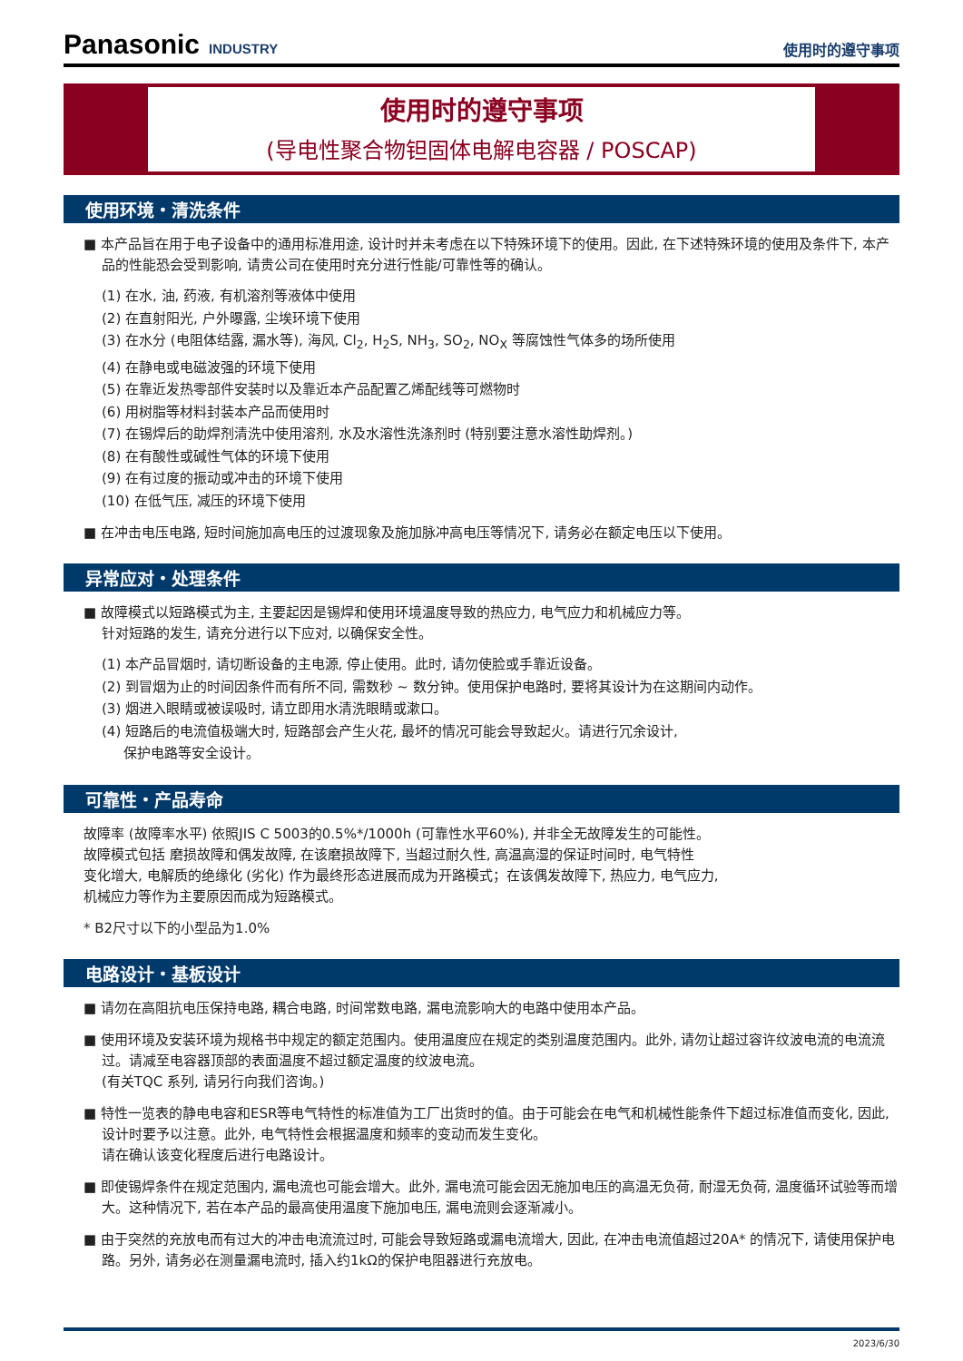Panasonic INDUSTRY
使用时的遵守事项
使用时的遵守事项
(导电性聚合物钽固体电解电容器 / POSCAP)
使用环境・清洗条件
■ 本产品旨在用于电子设备中的通用标准用途, 设计时并未考虑在以下特殊环境下的使用。因此, 在下述特殊环境的使用及条件下, 本产品的性能恐会受到影响, 请贵公司在使用时充分进行性能/可靠性等的确认。
(1) 在水, 油, 药液, 有机溶剂等液体中使用
(2) 在直射阳光, 户外曝露, 尘埃环境下使用
(3) 在水分 (电阻体结露, 漏水等), 海风, Cl<sub>2</sub>, H<sub>2</sub>S, NH<sub>3</sub>, SO<sub>2</sub>, NO<sub>X</sub> 等腐蚀性气体多的场所使用
(4) 在静电或电磁波强的环境下使用
(5) 在靠近发热零部件安装时以及靠近本产品配置乙烯配线等可燃物时
(6) 用树脂等材料封装本产品而使用时
(7) 在锡焊后的助焊剂清洗中使用溶剂, 水及水溶性洗涤剂时 (特别要注意水溶性助焊剂。)
(8) 在有酸性或碱性气体的环境下使用
(9) 在有过度的振动或冲击的环境下使用
(10) 在低气压, 减压的环境下使用
■ 在冲击电压电路, 短时间施加高电压的过渡现象及施加脉冲高电压等情况下, 请务必在额定电压以下使用。
异常应对・处理条件
■ 故障模式以短路模式为主, 主要起因是锡焊和使用环境温度导致的热应力, 电气应力和机械应力等。
针对短路的发生, 请充分进行以下应对, 以确保安全性。
(1) 本产品冒烟时, 请切断设备的主电源, 停止使用。此时, 请勿使脸或手靠近设备。
(2) 到冒烟为止的时间因条件而有所不同, 需数秒 ~ 数分钟。使用保护电路时, 要将其设计为在这期间内动作。
(3) 烟进入眼睛或被误吸时, 请立即用水清洗眼睛或漱口。
(4) 短路后的电流值极端大时, 短路部会产生火花, 最坏的情况可能会导致起火。请进行冗余设计,
保护电路等安全设计。
可靠性・产品寿命
故障率 (故障率水平) 依照JIS C 5003的0.5%*/1000h (可靠性水平60%), 并非全无故障发生的可能性。
故障模式包括 磨损故障和偶发故障, 在该磨损故障下, 当超过耐久性, 高温高湿的保证时间时, 电气特性
变化增大, 电解质的绝缘化 (劣化) 作为最终形态进展而成为开路模式；在该偶发故障下, 热应力, 电气应力,
机械应力等作为主要原因而成为短路模式。
* B2尺寸以下的小型品为1.0%
电路设计・基板设计
■ 请勿在高阻抗电压保持电路, 耦合电路, 时间常数电路, 漏电流影响大的电路中使用本产品。
■ 使用环境及安装环境为规格书中规定的额定范围内。使用温度应在规定的类别温度范围内。此外, 请勿让超过容许纹波电流的电流流过。请减至电容器顶部的表面温度不超过额定温度的纹波电流。
(有关TQC 系列, 请另行向我们咨询。)
■ 特性一览表的静电电容和ESR等电气特性的标准值为工厂出货时的值。由于可能会在电气和机械性能条件下超过标准值而变化, 因此, 设计时要予以注意。此外, 电气特性会根据温度和频率的变动而发生变化。
请在确认该变化程度后进行电路设计。
■ 即使锡焊条件在规定范围内, 漏电流也可能会增大。此外, 漏电流可能会因无施加电压的高温无负荷, 耐湿无负荷, 温度循环试验等而增大。这种情况下, 若在本产品的最高使用温度下施加电压, 漏电流则会逐渐减小。
■ 由于突然的充放电而有过大的冲击电流流过时, 可能会导致短路或漏电流增大, 因此, 在冲击电流值超过20A* 的情况下, 请使用保护电路。另外, 请务必在测量漏电流时, 插入约1kΩ的保护电阻器进行充放电。
2023/6/30